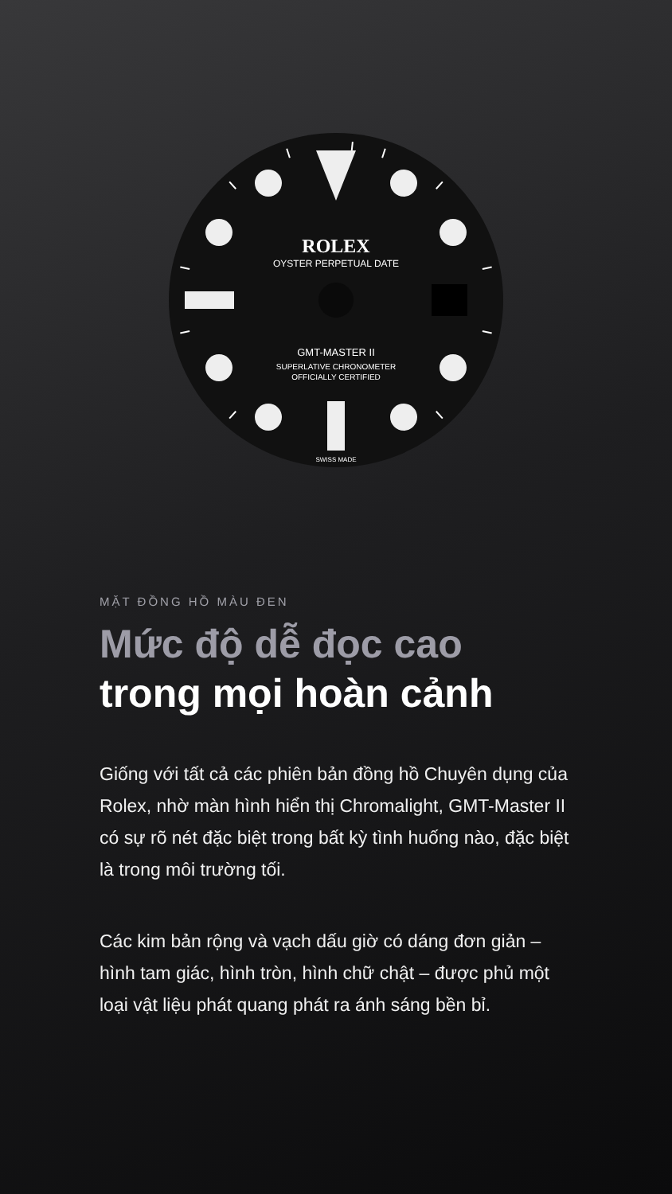ROLEX
OYSTER PERPETUAL DATE
GMT-MASTER II
SUPERLATIVE CHRONOMETER
OFFICIALLY CERTIFIED
SWISS MADE
MẶT ĐỒNG HỒ MÀU ĐEN
Mức độ dễ đọc cao
trong mọi hoàn cảnh
Giống với tất cả các phiên bản đồng hồ Chuyên dụng của Rolex, nhờ màn hình hiển thị Chromalight, GMT-Master II có sự rõ nét đặc biệt trong bất kỳ tình huống nào, đặc biệt là trong môi trường tối.
Các kim bản rộng và vạch dấu giờ có dáng đơn giản – hình tam giác, hình tròn, hình chữ chật – được phủ một loại vật liệu phát quang phát ra ánh sáng bền bỉ.